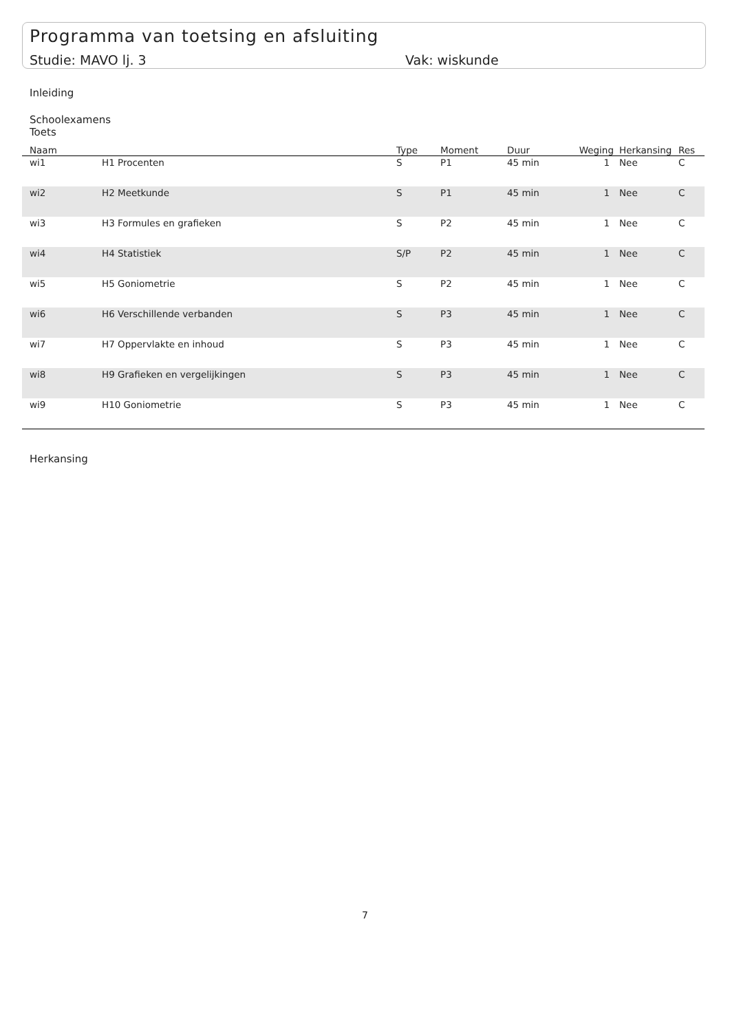Programma van toetsing en afsluiting
Studie: MAVO lj. 3 Vak: wiskunde
Inleiding
Schoolexamens
Toets
| Naam | | Type | Moment | Duur | Weging | Herkansing | Res |
| --- | --- | --- | --- | --- | --- | --- | --- |
| wi1 | H1 Procenten | S | P1 | 45 min | 1 | Nee | C |
| wi2 | H2 Meetkunde | S | P1 | 45 min | 1 | Nee | C |
| wi3 | H3 Formules en grafieken | S | P2 | 45 min | 1 | Nee | C |
| wi4 | H4 Statistiek | S/P | P2 | 45 min | 1 | Nee | C |
| wi5 | H5 Goniometrie | S | P2 | 45 min | 1 | Nee | C |
| wi6 | H6 Verschillende verbanden | S | P3 | 45 min | 1 | Nee | C |
| wi7 | H7 Oppervlakte en inhoud | S | P3 | 45 min | 1 | Nee | C |
| wi8 | H9 Grafieken en vergelijkingen | S | P3 | 45 min | 1 | Nee | C |
| wi9 | H10 Goniometrie | S | P3 | 45 min | 1 | Nee | C |
Herkansing
7